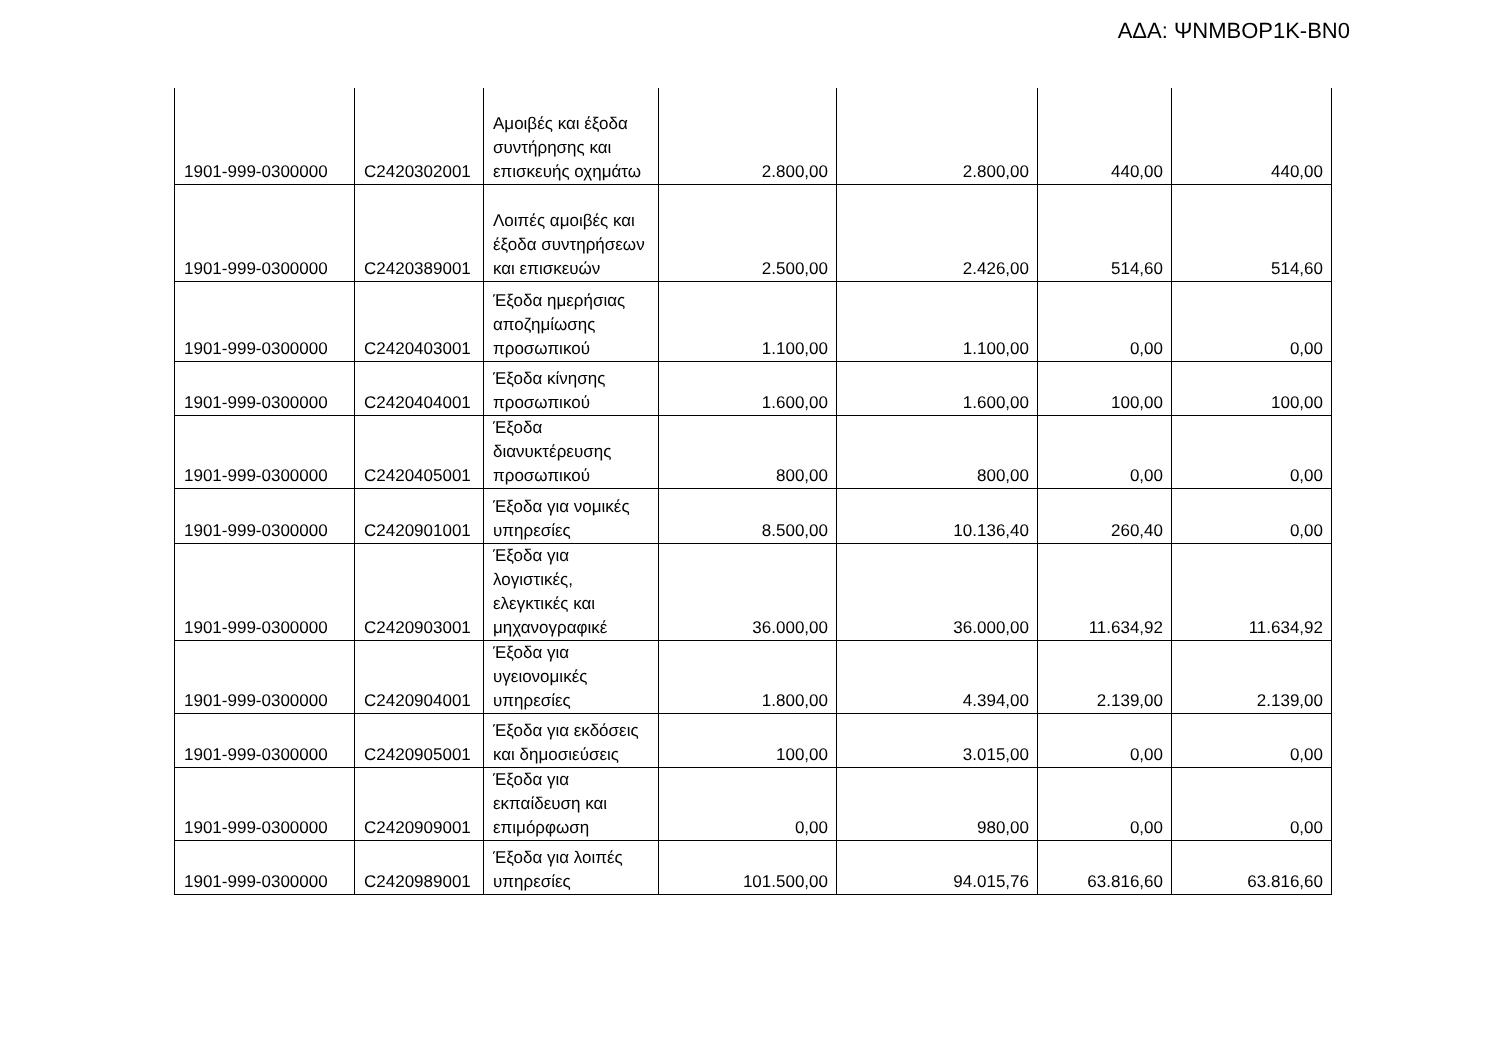ΑΔΑ: ΨΝΜΒΟΡ1Κ-ΒΝ0
| 1901-999-0300000 | C2420302001 | Αμοιβές και έξοδα συντήρησης και επισκευής οχημάτω | 2.800,00 | 2.800,00 | 440,00 | 440,00 |
| 1901-999-0300000 | C2420389001 | Λοιπές αμοιβές και έξοδα συντηρήσεων και επισκευών | 2.500,00 | 2.426,00 | 514,60 | 514,60 |
| 1901-999-0300000 | C2420403001 | Έξοδα ημερήσιας αποζημίωσης προσωπικού | 1.100,00 | 1.100,00 | 0,00 | 0,00 |
| 1901-999-0300000 | C2420404001 | Έξοδα κίνησης προσωπικού | 1.600,00 | 1.600,00 | 100,00 | 100,00 |
| 1901-999-0300000 | C2420405001 | Έξοδα διανυκτέρευσης προσωπικού | 800,00 | 800,00 | 0,00 | 0,00 |
| 1901-999-0300000 | C2420901001 | Έξοδα για νομικές υπηρεσίες | 8.500,00 | 10.136,40 | 260,40 | 0,00 |
| 1901-999-0300000 | C2420903001 | Έξοδα για λογιστικές, ελεγκτικές και μηχανογραφικέ | 36.000,00 | 36.000,00 | 11.634,92 | 11.634,92 |
| 1901-999-0300000 | C2420904001 | Έξοδα για υγειονομικές υπηρεσίες | 1.800,00 | 4.394,00 | 2.139,00 | 2.139,00 |
| 1901-999-0300000 | C2420905001 | Έξοδα για εκδόσεις και δημοσιεύσεις | 100,00 | 3.015,00 | 0,00 | 0,00 |
| 1901-999-0300000 | C2420909001 | Έξοδα για εκπαίδευση και επιμόρφωση | 0,00 | 980,00 | 0,00 | 0,00 |
| 1901-999-0300000 | C2420989001 | Έξοδα για λοιπές υπηρεσίες | 101.500,00 | 94.015,76 | 63.816,60 | 63.816,60 |